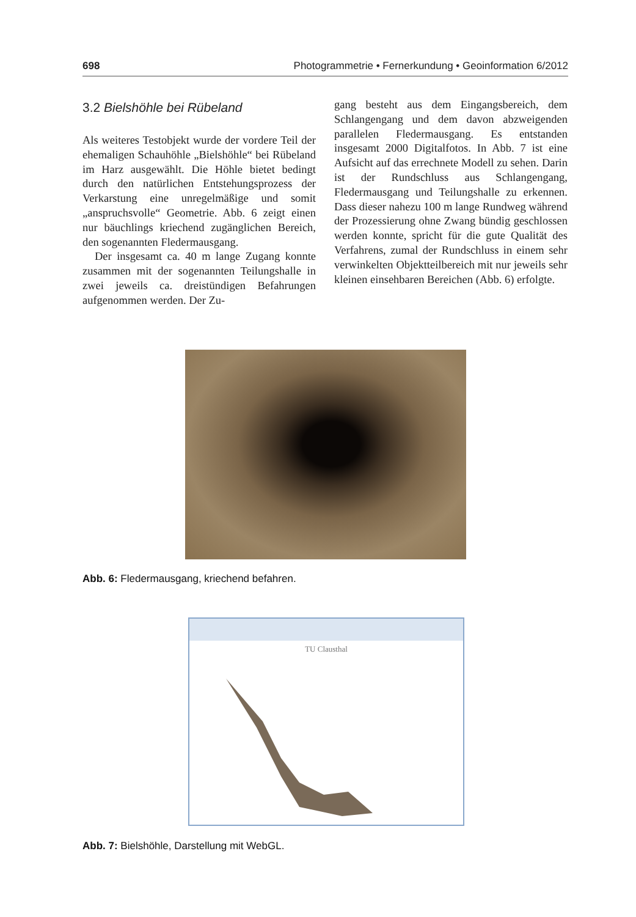698 Photogrammetrie • Fernerkundung • Geoinformation 6/2012
3.2 Bielshöhle bei Rübeland
Als weiteres Testobjekt wurde der vordere Teil der ehemaligen Schauhöhle „Bielshöhle“ bei Rübeland im Harz ausgewählt. Die Höhle bietet bedingt durch den natürlichen Entstehungsprozess der Verkarstung eine unregelmäßige und somit „anspruchsvolle“ Geometrie. Abb. 6 zeigt einen nur bäuchlings kriechend zugänglichen Bereich, den sogenannten Fledermausgang.
Der insgesamt ca. 40 m lange Zugang konnte zusammen mit der sogenannten Teilungshalle in zwei jeweils ca. dreistündigen Befahrungen aufgenommen werden. Der Zu-
gang besteht aus dem Eingangsbereich, dem Schlangengang und dem davon abzweigenden parallelen Fledermausgang. Es entstanden insgesamt 2000 Digitalfotos. In Abb. 7 ist eine Aufsicht auf das errechnete Modell zu sehen. Darin ist der Rundschluss aus Schlangengang, Fledermausgang und Teilungshalle zu erkennen. Dass dieser nahezu 100 m lange Rundweg während der Prozessierung ohne Zwang bündig geschlossen werden konnte, spricht für die gute Qualität des Verfahrens, zumal der Rundschluss in einem sehr verwinkelten Objektteilbereich mit nur jeweils sehr kleinen einsehbaren Bereichen (Abb. 6) erfolgte.
Abb. 6: Fledermausgang, kriechend befahren.
TU Clausthal
Abb. 7: Bielshöhle, Darstellung mit WebGL.